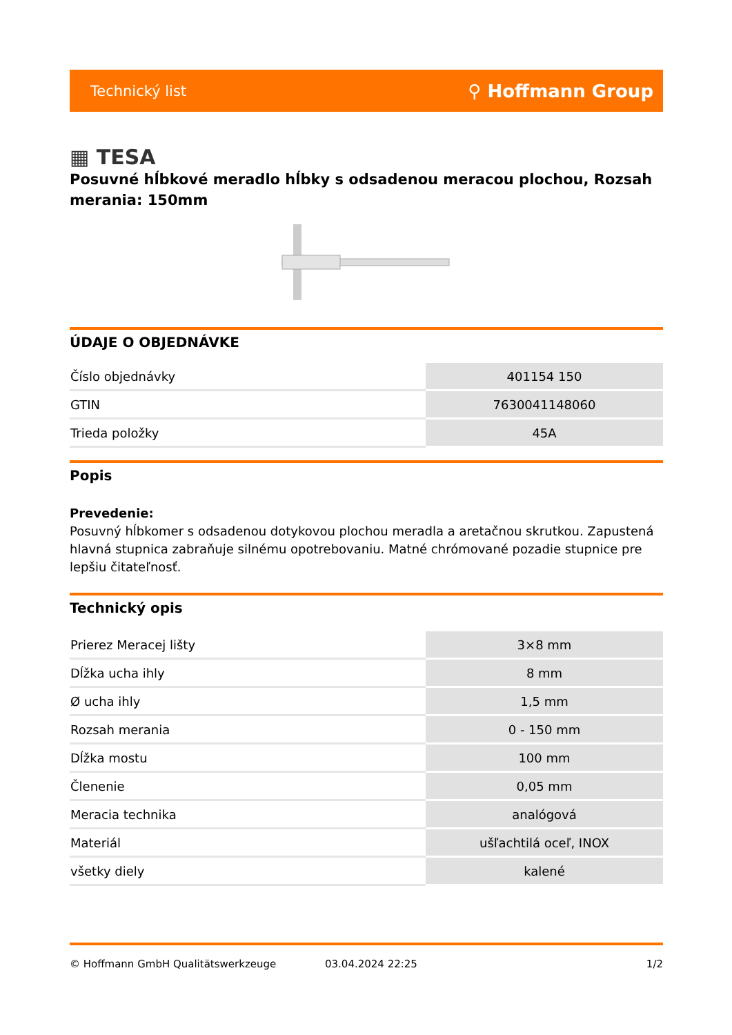Technický list ⚲ Hoffmann Group
▦ TESA
Posuvné hĺbkové meradlo hĺbky s odsadenou meracou plochou, Rozsah merania: 150mm
ÚDAJE O OBJEDNÁVKE
| Číslo objednávky | 401154 150 |
| GTIN | 7630041148060 |
| Trieda položky | 45A |
Popis
Prevedenie:
Posuvný hĺbkomer s odsadenou dotykovou plochou meradla a aretačnou skrutkou. Zapustená hlavná stupnica zabraňuje silnému opotrebovaniu. Matné chrómované pozadie stupnice pre lepšiu čitateľnosť.
Technický opis
| Prierez Meracej lišty | 3×8 mm |
| Dĺžka ucha ihly | 8 mm |
| Ø ucha ihly | 1,5 mm |
| Rozsah merania | 0 - 150 mm |
| Dĺžka mostu | 100 mm |
| Členenie | 0,05 mm |
| Meracia technika | analógová |
| Materiál | ušľachtilá oceľ, INOX |
| všetky diely | kalené |
© Hoffmann GmbH Qualitätswerkzeuge 03.04.2024 22:25 1/2